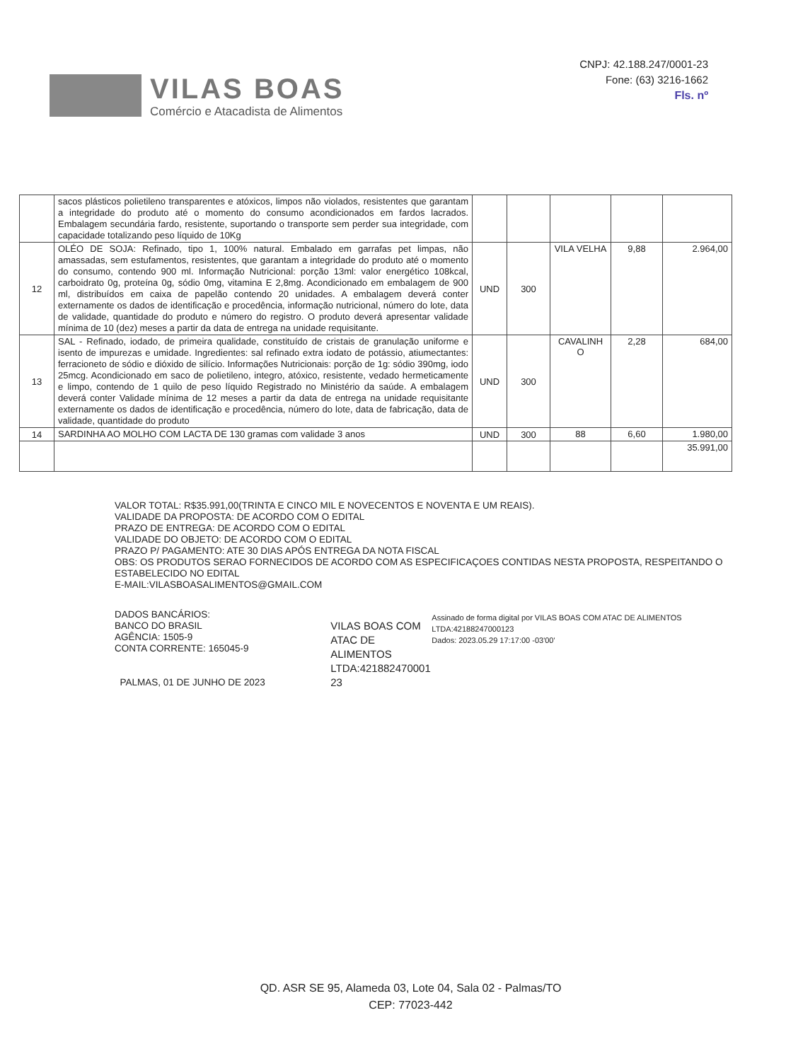VILAS BOAS
Comércio e Atacadista de Alimentos
CNPJ: 42.188.247/0001-23
Fone: (63) 3216-1662
Fls. nº
| | sacos plásticos polietileno transparentes e atóxicos, limpos não violados, resistentes que garantam a integridade do produto até o momento do consumo acondicionados em fardos lacrados. Embalagem secundária fardo, resistente, suportando o transporte sem perder sua integridade, com capacidade totalizando peso líquido de 10Kg | | | | | |
| 12 | OLÉO DE SOJA: Refinado, tipo 1, 100% natural. Embalado em garrafas pet limpas, não amassadas, sem estufamentos, resistentes, que garantam a integridade do produto até o momento do consumo, contendo 900 ml. Informação Nutricional: porção 13ml: valor energético 108kcal, carboidrato 0g, proteína 0g, sódio 0mg, vitamina E 2,8mg. Acondicionado em embalagem de 900 ml, distribuídos em caixa de papelão contendo 20 unidades. A embalagem deverá conter externamente os dados de identificação e procedência, informação nutricional, número do lote, data de validade, quantidade do produto e número do registro. O produto deverá apresentar validade mínima de 10 (dez) meses a partir da data de entrega na unidade requisitante. | UND | 300 | VILA VELHA | 9,88 | 2.964,00 |
| 13 | SAL - Refinado, iodado, de primeira qualidade, constituído de cristais de granulação uniforme e isento de impurezas e umidade. Ingredientes: sal refinado extra iodato de potássio, atiumectantes: ferracioneto de sódio e dióxido de silício. Informações Nutricionais: porção de 1g: sódio 390mg, iodo 25mcg. Acondicionado em saco de polietileno, integro, atóxico, resistente, vedado hermeticamente e limpo, contendo de 1 quilo de peso líquido Registrado no Ministério da saúde. A embalagem deverá conter Validade mínima de 12 meses a partir da data de entrega na unidade requisitante externamente os dados de identificação e procedência, número do lote, data de fabricação, data de validade, quantidade do produto | UND | 300 | CAVALINH O | 2,28 | 684,00 |
| 14 | SARDINHA AO MOLHO COM LACTA DE 130 gramas com validade 3 anos | UND | 300 | 88 | 6,60 | 1.980,00 |
| | | | | | | 35.991,00 |
VALOR TOTAL: R$35.991,00(TRINTA E CINCO MIL E NOVECENTOS E NOVENTA E UM REAIS).
VALIDADE DA PROPOSTA: DE ACORDO COM O EDITAL
PRAZO DE ENTREGA: DE ACORDO COM O EDITAL
VALIDADE DO OBJETO: DE ACORDO COM O EDITAL
PRAZO P/ PAGAMENTO: ATE 30 DIAS APÓS ENTREGA DA NOTA FISCAL
OBS: OS PRODUTOS SERAO FORNECIDOS DE ACORDO COM AS ESPECIFICAÇOES CONTIDAS NESTA PROPOSTA, RESPEITANDO O ESTABELECIDO NO EDITAL
E-MAIL:VILASBOASALIMENTOS@GMAIL.COM
DADOS BANCÁRIOS:
BANCO DO BRASIL
AGÊNCIA: 1505-9
CONTA CORRENTE: 165045-9
PALMAS, 01 DE JUNHO DE 2023
VILAS BOAS COM ATAC DE ALIMENTOS LTDA:421882470001 23
Assinado de forma digital por VILAS BOAS COM ATAC DE ALIMENTOS LTDA:42188247000123
Dados: 2023.05.29 17:17:00 -03'00'
QD. ASR SE 95, Alameda 03, Lote 04, Sala 02 - Palmas/TO
CEP: 77023-442